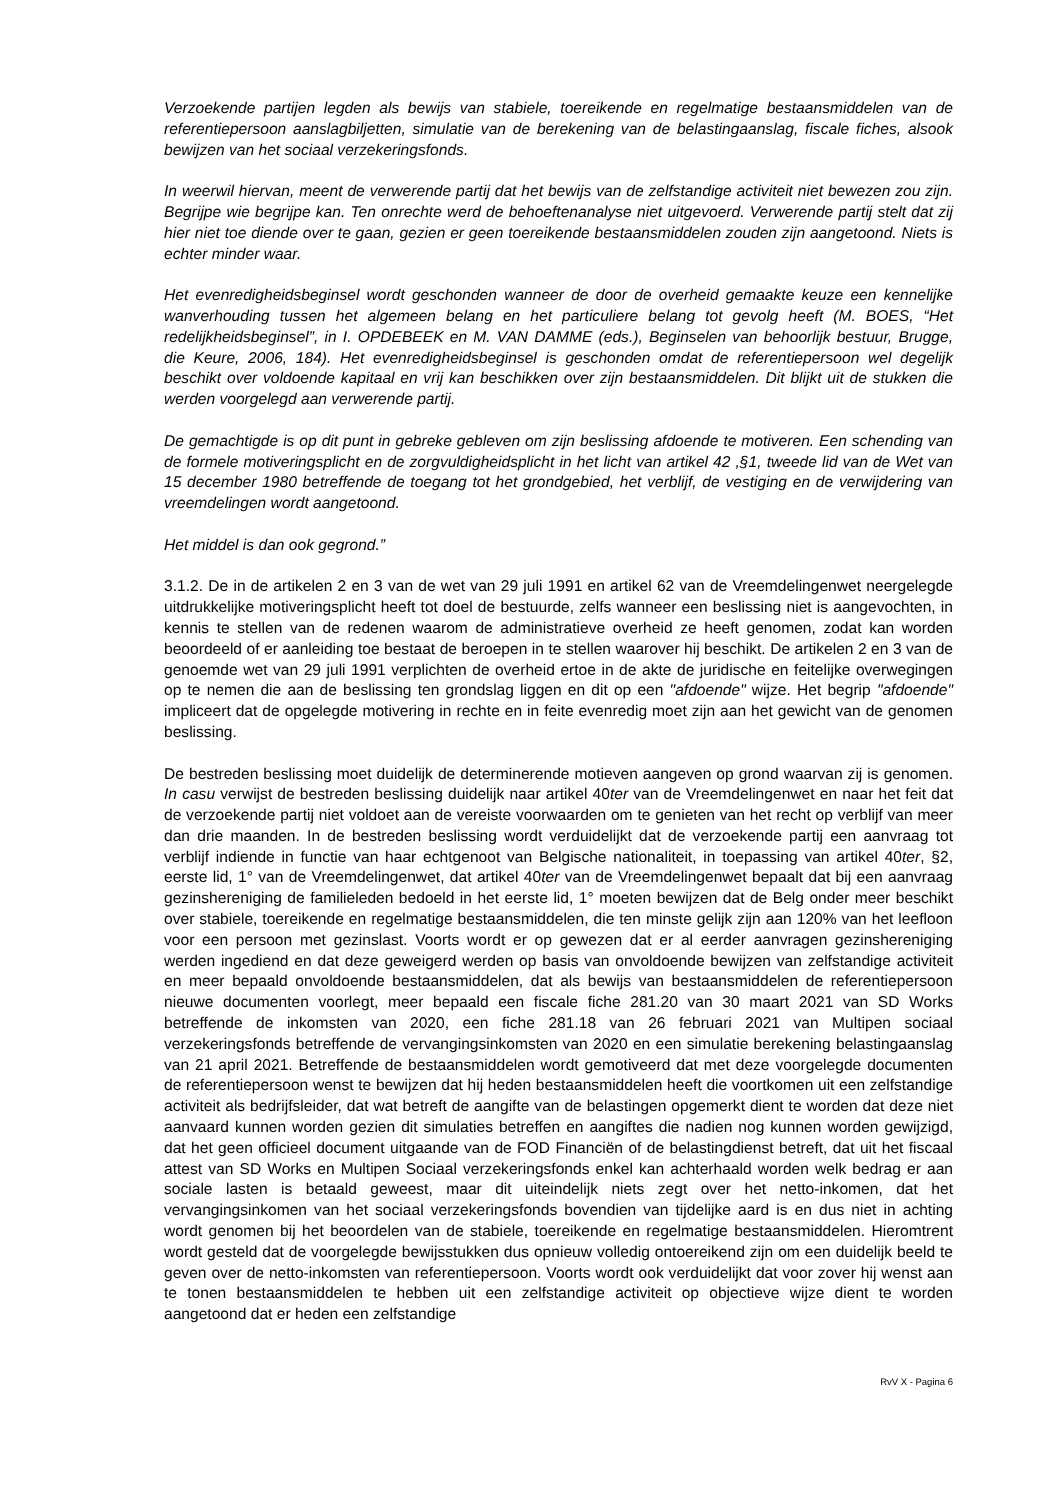Verzoekende partijen legden als bewijs van stabiele, toereikende en regelmatige bestaansmiddelen van de referentiepersoon aanslagbiljetten, simulatie van de berekening van de belastingaanslag, fiscale fiches, alsook bewijzen van het sociaal verzekeringsfonds.
In weerwil hiervan, meent de verwerende partij dat het bewijs van de zelfstandige activiteit niet bewezen zou zijn. Begrijpe wie begrijpe kan. Ten onrechte werd de behoeftenanalyse niet uitgevoerd. Verwerende partij stelt dat zij hier niet toe diende over te gaan, gezien er geen toereikende bestaansmiddelen zouden zijn aangetoond. Niets is echter minder waar.
Het evenredigheidsbeginsel wordt geschonden wanneer de door de overheid gemaakte keuze een kennelijke wanverhouding tussen het algemeen belang en het particuliere belang tot gevolg heeft (M. BOES, “Het redelijkheidsbeginsel”, in I. OPDEBEEK en M. VAN DAMME (eds.), Beginselen van behoorlijk bestuur, Brugge, die Keure, 2006, 184). Het evenredigheidsbeginsel is geschonden omdat de referentiepersoon wel degelijk beschikt over voldoende kapitaal en vrij kan beschikken over zijn bestaansmiddelen. Dit blijkt uit de stukken die werden voorgelegd aan verwerende partij.
De gemachtigde is op dit punt in gebreke gebleven om zijn beslissing afdoende te motiveren. Een schending van de formele motiveringsplicht en de zorgvuldigheidsplicht in het licht van artikel 42 ,§1, tweede lid van de Wet van 15 december 1980 betreffende de toegang tot het grondgebied, het verblijf, de vestiging en de verwijdering van vreemdelingen wordt aangetoond.
Het middel is dan ook gegrond.”
3.1.2. De in de artikelen 2 en 3 van de wet van 29 juli 1991 en artikel 62 van de Vreemdelingenwet neergelegde uitdrukkelijke motiveringsplicht heeft tot doel de bestuurde, zelfs wanneer een beslissing niet is aangevochten, in kennis te stellen van de redenen waarom de administratieve overheid ze heeft genomen, zodat kan worden beoordeeld of er aanleiding toe bestaat de beroepen in te stellen waarover hij beschikt. De artikelen 2 en 3 van de genoemde wet van 29 juli 1991 verplichten de overheid ertoe in de akte de juridische en feitelijke overwegingen op te nemen die aan de beslissing ten grondslag liggen en dit op een "afdoende" wijze. Het begrip "afdoende" impliceert dat de opgelegde motivering in rechte en in feite evenredig moet zijn aan het gewicht van de genomen beslissing.
De bestreden beslissing moet duidelijk de determinerende motieven aangeven op grond waarvan zij is genomen. In casu verwijst de bestreden beslissing duidelijk naar artikel 40ter van de Vreemdelingenwet en naar het feit dat de verzoekende partij niet voldoet aan de vereiste voorwaarden om te genieten van het recht op verblijf van meer dan drie maanden. In de bestreden beslissing wordt verduidelijkt dat de verzoekende partij een aanvraag tot verblijf indiende in functie van haar echtgenoot van Belgische nationaliteit, in toepassing van artikel 40ter, §2, eerste lid, 1° van de Vreemdelingenwet, dat artikel 40ter van de Vreemdelingenwet bepaalt dat bij een aanvraag gezinshereniging de familieleden bedoeld in het eerste lid, 1° moeten bewijzen dat de Belg onder meer beschikt over stabiele, toereikende en regelmatige bestaansmiddelen, die ten minste gelijk zijn aan 120% van het leefloon voor een persoon met gezinslast. Voorts wordt er op gewezen dat er al eerder aanvragen gezinshereniging werden ingediend en dat deze geweigerd werden op basis van onvoldoende bewijzen van zelfstandige activiteit en meer bepaald onvoldoende bestaansmiddelen, dat als bewijs van bestaansmiddelen de referentiepersoon nieuwe documenten voorlegt, meer bepaald een fiscale fiche 281.20 van 30 maart 2021 van SD Works betreffende de inkomsten van 2020, een fiche 281.18 van 26 februari 2021 van Multipen sociaal verzekeringsfonds betreffende de vervangingsinkomsten van 2020 en een simulatie berekening belastingaanslag van 21 april 2021. Betreffende de bestaansmiddelen wordt gemotiveerd dat met deze voorgelegde documenten de referentiepersoon wenst te bewijzen dat hij heden bestaansmiddelen heeft die voortkomen uit een zelfstandige activiteit als bedrijfsleider, dat wat betreft de aangifte van de belastingen opgemerkt dient te worden dat deze niet aanvaard kunnen worden gezien dit simulaties betreffen en aangiftes die nadien nog kunnen worden gewijzigd, dat het geen officieel document uitgaande van de FOD Financiën of de belastingdienst betreft, dat uit het fiscaal attest van SD Works en Multipen Sociaal verzekeringsfonds enkel kan achterhaald worden welk bedrag er aan sociale lasten is betaald geweest, maar dit uiteindelijk niets zegt over het netto-inkomen, dat het vervangingsinkomen van het sociaal verzekeringsfonds bovendien van tijdelijke aard is en dus niet in achting wordt genomen bij het beoordelen van de stabiele, toereikende en regelmatige bestaansmiddelen. Hieromtrent wordt gesteld dat de voorgelegde bewijsstukken dus opnieuw volledig ontoereikend zijn om een duidelijk beeld te geven over de netto-inkomsten van referentiepersoon. Voorts wordt ook verduidelijkt dat voor zover hij wenst aan te tonen bestaansmiddelen te hebben uit een zelfstandige activiteit op objectieve wijze dient te worden aangetoond dat er heden een zelfstandige
RvV X - Pagina 6